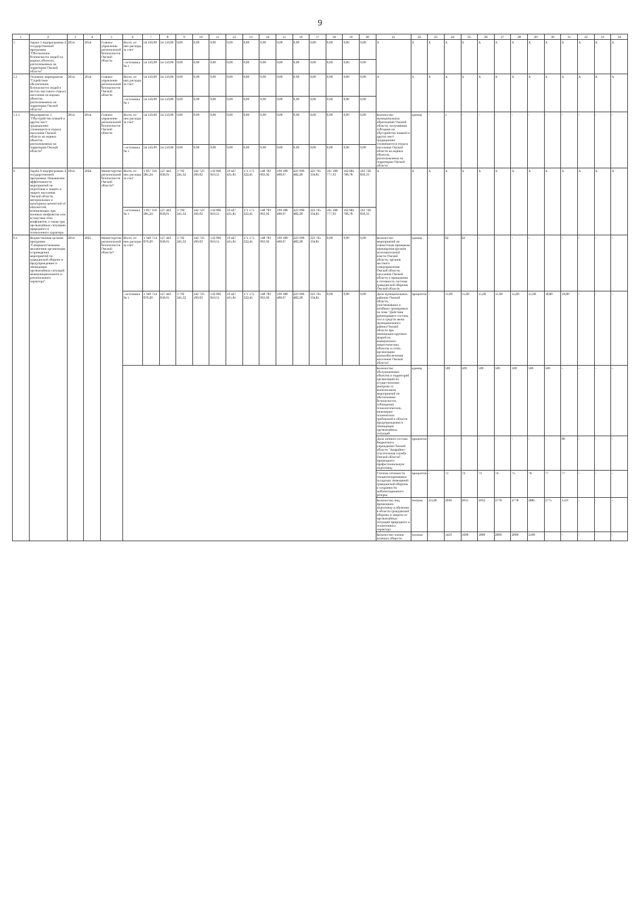9
| 1 | 2 | 3 | 4 | 5 | 6 | 7 | 8 | 9 | 10 | 11 | 12 | 13 | 14 | 15 | 16 | 17 | 18 | 19 | 20 | 21 | 22 | 23 | 24 | 25 | 26 | 27 | 28 | 29 | 30 | 31 | 32 | 33 | 34 |
| --- | --- | --- | --- | --- | --- | --- | --- | --- | --- | --- | --- | --- | --- | --- | --- | --- | --- | --- | --- | --- | --- | --- | --- | --- | --- | --- | --- | --- | --- | --- | --- | --- | --- |
| 5 | Задача 5 подпрограммы 2 государственной программы "Обеспечение безопасности людей на водных объектах, расположенных на территории Омской области" | 2014 | 2014 | Главное управление региональной безопасности Омской области | Всего, из них расходы за счет: | 54 150,00 | 54 150,00 | 0,00 | 0,00 | 0,00 | 0,00 | 0,00 | 0,00 | 0,00 | 0,00 | 0,00 | 0,00 | 0,00 | 0,00 | X | X | X | X | X | X | X | X | X | X | X | X | X | X |
| | | | | | - источника № 1 | 54 150,00 | 54 150,00 | 0,00 | 0,00 | 0,00 | 0,00 | 0,00 | 0,00 | 0,00 | 0,00 | 0,00 | 0,00 | 0,00 | 0,00 | | | | | | | | | | | | | | |
| 5.1 | Основное мероприятие "Содействие обеспечению безопасности людей в местах массового отдыха населения на водных объектах, расположенных на территории Омской области" | 2014 | 2014 | Главное управление региональной безопасности Омской области | Всего, из них расходы за счет: | 54 150,00 | 54 150,00 | 0,00 | 0,00 | 0,00 | 0,00 | 0,00 | 0,00 | 0,00 | 0,00 | 0,00 | 0,00 | 0,00 | 0,00 | X | X | X | X | X | X | X | X | X | X | X | X | X | X |
| | | | | | - источника № 1 | 54 150,00 | 54 150,00 | 0,00 | 0,00 | 0,00 | 0,00 | 0,00 | 0,00 | 0,00 | 0,00 | 0,00 | 0,00 | 0,00 | 0,00 | | | | | | | | | | | | | | |
| 5.1.1 | Мероприятие 1. "Обустройство пляжей и других мест традиционно сложившегося отдыха населения Омской области на водных объектах, расположенных на территории Омской области" | 2014 | 2014 | Главное управление региональной безопасности Омской области | Всего, из них расходы за счет: | 54 150,00 | 54 150,00 | 0,00 | 0,00 | 0,00 | 0,00 | 0,00 | 0,00 | 0,00 | 0,00 | 0,00 | 0,00 | 0,00 | 0,00 | Количество муниципальных образований Омской области, получивших субсидию на обустройство пляжей и других мест традиционно сложившегося отдыха населения Омской области на водных объектах, расположенных на территории Омской области | единиц | - | 1 | - | - | - | - | - | - | - | - | - | - |
| | | | | | - источника № 1 | 54 150,00 | 54 150,00 | 0,00 | 0,00 | 0,00 | 0,00 | 0,00 | 0,00 | 0,00 | 0,00 | 0,00 | 0,00 | 0,00 | 0,00 | | | | | | | | | | | | | | |
| 6 | Задача 6 подпрограммы 2 государственной программы: Повышение эффективности мероприятий по подготовке к защите и защите населения Омской области, материальных и культурных ценностей от опасностей, возникающих при военных конфликтах или вследствие этих конфликтов, а также при чрезвычайных ситуациях природного и техногенного характера | 2014 | 2024 | Министерство региональной безопасности Омской области* | Всего, из них расходы за счет: | 1 837 316 285,24 | 127 443 658,01 | 3 792 245,32 | 142 723 169,02 | 132 066 810,55 | 19 427 431,81 | 171 175 322,45 | 148 783 063,92 | 199 188 460,97 | 223 996 482,28 | 223 765 334,81 | 161 188 777,93 | 162 685 786,78 | 163 726 850,33 | X | X | X | X | X | X | X | X | X | X | X | X | X | X |
| | | | | | - источника № 1 | 1 837 316 285,24 | 127 443 658,01 | 3 792 245,32 | 142 723 169,02 | 132 066 810,55 | 19 427 431,81 | 171 175 322,45 | 148 783 063,92 | 199 188 460,97 | 223 996 482,28 | 223 765 334,81 | 161 188 777,93 | 162 685 786,78 | 163 726 850,33 | | | | | | | | | | | | | | |
| 6.1 | Ведомственная целевая программа "Совершенствование механизмов организации и проведения мероприятий по гражданской обороне и предупреждению и ликвидации чрезвычайных ситуаций межмуниципального и регионального характера" | 2014 | 2021 | Министерство региональной безопасности Омской области* | Всего, из них расходы за счет: | 1 349 714 870,20 | 127 443 658,01 | 3 792 245,32 | 142 723 169,02 | 132 066 810,55 | 19 427 431,81 | 171 175 322,45 | 148 783 063,92 | 199 188 460,97 | 223 996 482,28 | 223 765 334,81 | 0,00 | 0,00 | 0,00 | Количество мероприятий по совместным проверкам оповещения органов исполнительной власти Омской области, органов местного самоуправления Омской области, населения Омской области о приведении в готовность системы гражданской обороны Омской области | единиц | - | 62 | 62 | - | - | - | - | - | - | - | - | - |
| | | | | | - источника № 1 | 1 349 714 870,20 | 127 443 658,01 | 3 792 245,32 | 142 723 169,02 | 132 066 810,55 | 19 427 431,81 | 171 175 322,45 | 148 783 063,92 | 199 188 460,97 | 223 996 482,28 | 223 765 334,81 | 0,00 | 0,00 | 0,00 | Доля муниципальных районов Омской области, участвовавших в штабных тренировках по теме "Действия руководящего состава, сил и средств звена муниципального района Омской области при ликвидации крупных аварий на коммунально-энергетических объектах и сетях, организации жизнеобеспечения населения Омской области" | процентов | - | 15,60 | 15,60 | 15,60 | 15,60 | 15,60 | 15,60 | 18,80 | 18,80 | - | - | - |
| | | | | | | | | | | | | | | | | | | | | Количество обслуживаемых объектов и территорий организаций по осуществлению контроля за выполнением мероприятий по обеспечению безопасности, соблюдения технологических, инженерно-технических требований в области предупреждения и ликвидации чрезвычайных ситуаций | единиц | - | 500 | 500 | 500 | 500 | 500 | 500 | 500 | - | - | - | - |
| | | | | | | | | | | | | | | | | | | | | Доля личного состава бюджетного учреждения Омской области "Аварийно-спасательная служба Омской области", прошедшего профессиональную подготовку | процентов | - | - | - | - | - | - | - | - | 80 | - | - | - |
| | | | | | | | | | | | | | | | | | | | | Степень готовности специализированных складских помещений гражданской обороны к сохранности мобилизационного резерва | процентов | - | 71 | 72 | 73 | 74 | 75 | 76 | 77 | 77 | - | - | - |
| | | | | | | | | | | | | | | | | | | | | Количество лиц, прошедших подготовку и обучение в области гражданской обороны и защиты от чрезвычайных ситуаций природного и техногенного характера | человек | 21128 | 2930 | 2931 | 2932 | 2778 | 2778 | 2885 | 2775 | 1119 | - | - | - |
| | | | | | | | | | | | | | | | | | | | | Количество членов казачьих обществ | человек | - | 1450 | 1600 | 1800 | 2000 | 2000 | 2100 | - | - | - | - | - |